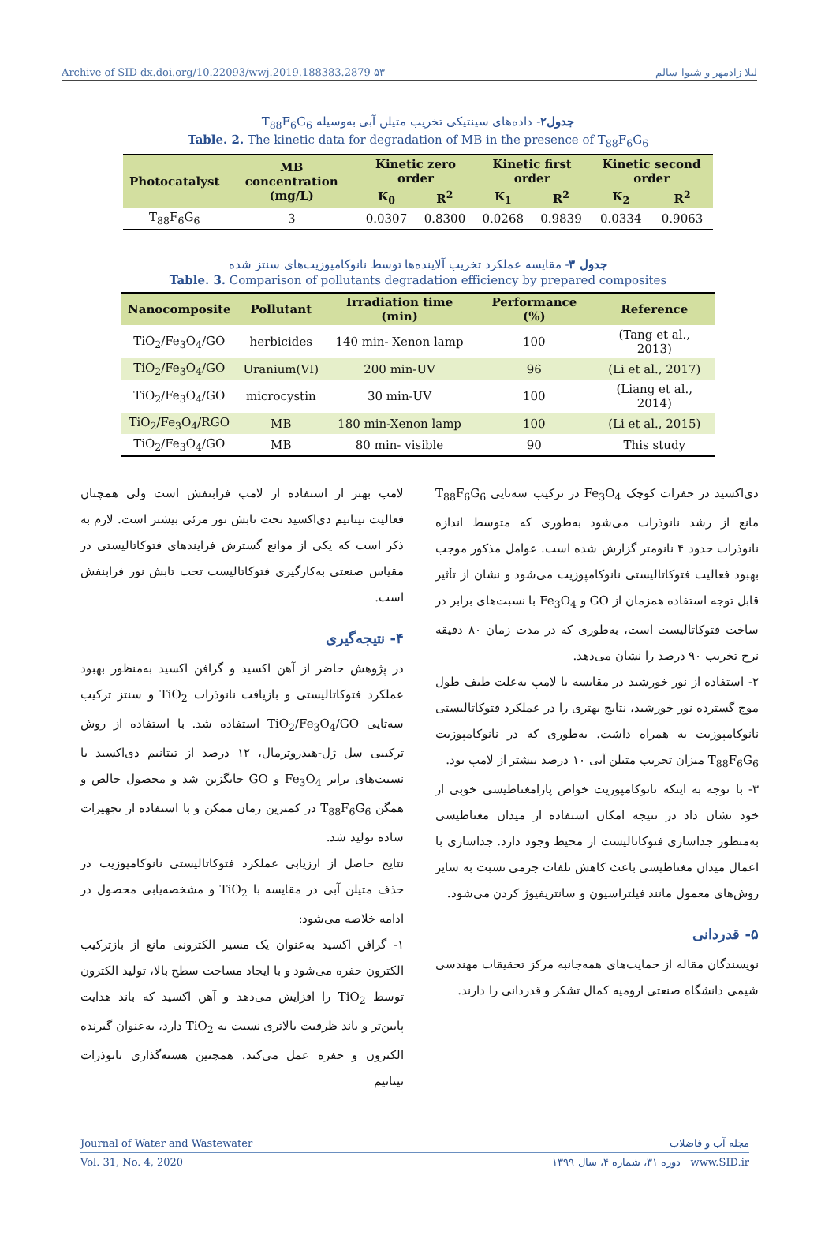Archive of SID dx.doi.org/10.22093/wwj.2019.188383.2879 ۵۳ لیلا زادمهر و شیوا سالم
جدول۲- داده‌های سینتیکی تخریب متیلن آبی به‌وسیله T<sub>88</sub>F<sub>6</sub>G<sub>6</sub>
Table. 2. The kinetic data for degradation of MB in the presence of T<sub>88</sub>F<sub>6</sub>G<sub>6</sub>
| Photocatalyst | MB concentration (mg/L) | Kinetic zero order | | Kinetic first order | | Kinetic second order | |
| --- | --- | --- | --- | --- | --- | --- | --- |
| | | K<sub>0</sub> | R<sup>2</sup> | K<sub>1</sub> | R<sup>2</sup> | K<sub>2</sub> | R<sup>2</sup> |
| T<sub>88</sub>F<sub>6</sub>G<sub>6</sub> | 3 | 0.0307 | 0.8300 | 0.0268 | 0.9839 | 0.0334 | 0.9063 |
جدول ۳- مقایسه عملکرد تخریب آلاینده‌ها توسط نانوکامپوزیت‌های سنتز شده
Table. 3. Comparison of pollutants degradation efficiency by prepared composites
| Nanocomposite | Pollutant | Irradiation time (min) | Performance (%) | Reference |
| --- | --- | --- | --- | --- |
| TiO<sub>2</sub>/Fe<sub>3</sub>O<sub>4</sub>/GO | herbicides | 140 min- Xenon lamp | 100 | (Tang et al., 2013) |
| TiO<sub>2</sub>/Fe<sub>3</sub>O<sub>4</sub>/GO | Uranium(VI) | 200 min-UV | 96 | (Li et al., 2017) |
| TiO<sub>2</sub>/Fe<sub>3</sub>O<sub>4</sub>/GO | microcystin | 30 min-UV | 100 | (Liang et al., 2014) |
| TiO<sub>2</sub>/Fe<sub>3</sub>O<sub>4</sub>/RGO | MB | 180 min-Xenon lamp | 100 | (Li et al., 2015) |
| TiO<sub>2</sub>/Fe<sub>3</sub>O<sub>4</sub>/GO | MB | 80 min- visible | 90 | This study |
لامپ بهتر از استفاده از لامپ فرابنفش است ولی همچنان فعالیت تیتانیم دی‌اکسید تحت تابش نور مرئی بیشتر است. لازم به ذکر است که یکی از موانع گسترش فرایندهای فتوکاتالیستی در مقیاس صنعتی به‌کارگیری فتوکاتالیست تحت تابش نور فرابنفش است.
۴- نتیجه‌گیری
در پژوهش حاضر از آهن اکسید و گرافن اکسید به‌منظور بهبود عملکرد فتوکاتالیستی و بازیافت نانوذرات TiO<sub>2</sub> و سنتز ترکیب سه‌تایی TiO<sub>2</sub>/Fe<sub>3</sub>O<sub>4</sub>/GO استفاده شد. با استفاده از روش ترکیبی سل ژل-هیدروترمال، ۱۲ درصد از تیتانیم دی‌اکسید با نسبت‌های برابر Fe<sub>3</sub>O<sub>4</sub> و GO جایگزین شد و محصول خالص و همگن T<sub>88</sub>F<sub>6</sub>G<sub>6</sub> در کمترین زمان ممکن و با استفاده از تجهیزات ساده تولید شد.
نتایج حاصل از ارزیابی عملکرد فتوکاتالیستی نانوکامپوزیت در حذف متیلن آبی در مقایسه با TiO<sub>2</sub> و مشخصه‌یابی محصول در ادامه خلاصه می‌شود:
۱- گرافن اکسید به‌عنوان یک مسیر الکترونی مانع از بازترکیب الکترون حفره می‌شود و با ایجاد مساحت سطح بالا، تولید الکترون توسط TiO<sub>2</sub> را افزایش می‌دهد و آهن اکسید که باند هدایت پایین‌تر و باند ظرفیت بالاتری نسبت به TiO<sub>2</sub> دارد، به‌عنوان گیرنده الکترون و حفره عمل می‌کند. همچنین هسته‌گذاری نانوذرات تیتانیم
دی‌اکسید در حفرات کوچک Fe<sub>3</sub>O<sub>4</sub> در ترکیب سه‌تایی T<sub>88</sub>F<sub>6</sub>G<sub>6</sub> مانع از رشد نانوذرات می‌شود به‌طوری که متوسط اندازه نانوذرات حدود ۴ نانومتر گزارش شده است. عوامل مذکور موجب بهبود فعالیت فتوکاتالیستی نانوکامپوزیت می‌شود و نشان از تأثیر قابل توجه استفاده همزمان از GO و Fe<sub>3</sub>O<sub>4</sub> با نسبت‌های برابر در ساخت فتوکاتالیست است، به‌طوری که در مدت زمان ۸۰ دقیقه نرخ تخریب ۹۰ درصد را نشان می‌دهد.
۲- استفاده از نور خورشید در مقایسه با لامپ به‌علت طیف طول موج گسترده نور خورشید، نتایج بهتری را در عملکرد فتوکاتالیستی نانوکامپوزیت به همراه داشت. به‌طوری که در نانوکامپوزیت T<sub>88</sub>F<sub>6</sub>G<sub>6</sub> میزان تخریب متیلن آبی ۱۰ درصد بیشتر از لامپ بود.
۳- با توجه به اینکه نانوکامپوزیت خواص پارامغناطیسی خوبی از خود نشان داد در نتیجه امکان استفاده از میدان مغناطیسی به‌منظور جداسازی فتوکاتالیست از محیط وجود دارد. جداسازی با اعمال میدان مغناطیسی باعث کاهش تلفات جرمی نسبت به سایر روش‌های معمول مانند فیلتراسیون و سانتریفیوژ کردن می‌شود.
۵- قدردانی
نویسندگان مقاله از حمایت‌های همه‌جانبه مرکز تحقیقات مهندسی شیمی دانشگاه صنعتی ارومیه کمال تشکر و قدردانی را دارند.
Journal of Water and Wastewater مجله آب و فاضلاب
Vol. 31, No. 4, 2020 دوره ۳۱، شماره ۴، سال ۱۳۹۹ www.SID.ir